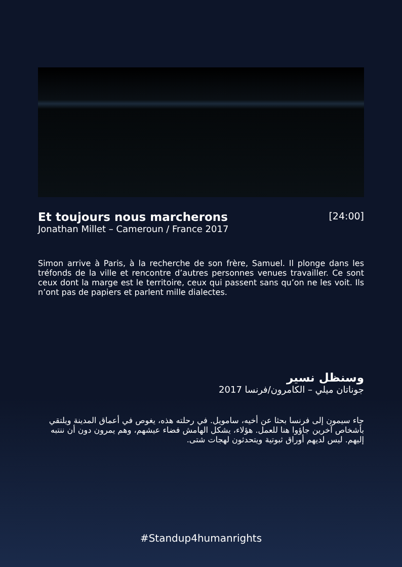[24:00]
Et toujours nous marcherons
Jonathan Millet – Cameroun / France 2017
Simon arrive à Paris, à la recherche de son frère, Samuel. Il plonge dans les tréfonds de la ville et rencontre d’autres personnes venues travailler. Ce sont ceux dont la marge est le territoire, ceux qui passent sans qu’on ne les voit. Ils n’ont pas de papiers et parlent mille dialectes.
وسنظل نسير
جوناتان ميلي – الكامرون/فرنسا 2017
جاء سيمون إلى فرنسا بحثا عن أخيه، سامويل. في رحلته هذه، يغوص في أعماق المدينة ويلتقي بأشخاص آخرين جاؤوا هنا للعمل. هؤلاء، يشكل الهامش فضاء عيشهم، وهم يمرون دون أن ننتبه إليهم. ليس لديهم أوراق ثبوتية ويتحدثون لهجات شتى.
#Standup4humanrights